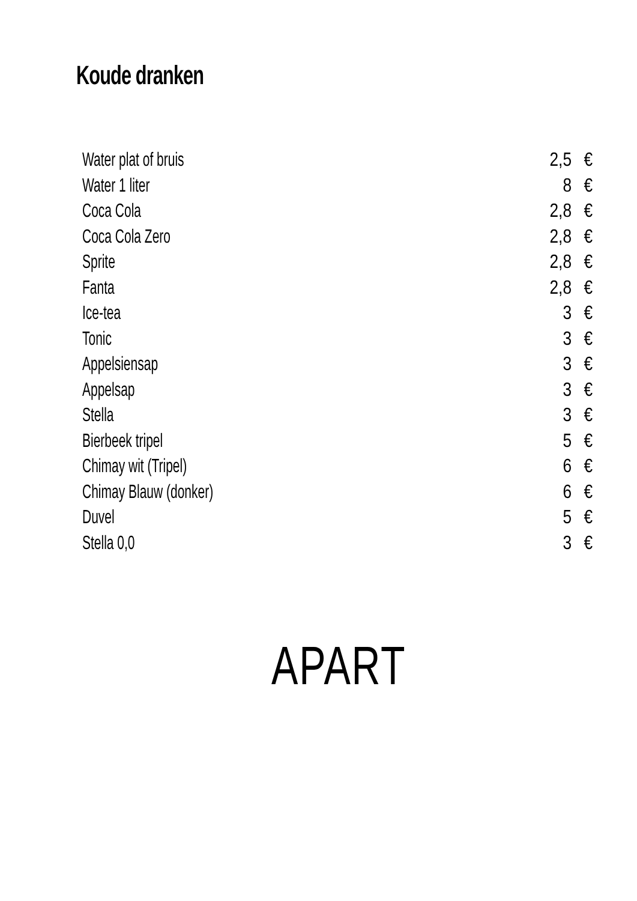Koude dranken
| Water plat of bruis | 2,5 | € |
| Water 1 liter | 8 | € |
| Coca Cola | 2,8 | € |
| Coca Cola Zero | 2,8 | € |
| Sprite | 2,8 | € |
| Fanta | 2,8 | € |
| Ice-tea | 3 | € |
| Tonic | 3 | € |
| Appelsiensap | 3 | € |
| Appelsap | 3 | € |
| Stella | 3 | € |
| Bierbeek tripel | 5 | € |
| Chimay wit (Tripel) | 6 | € |
| Chimay Blauw (donker) | 6 | € |
| Duvel | 5 | € |
| Stella 0,0 | 3 | € |
APART